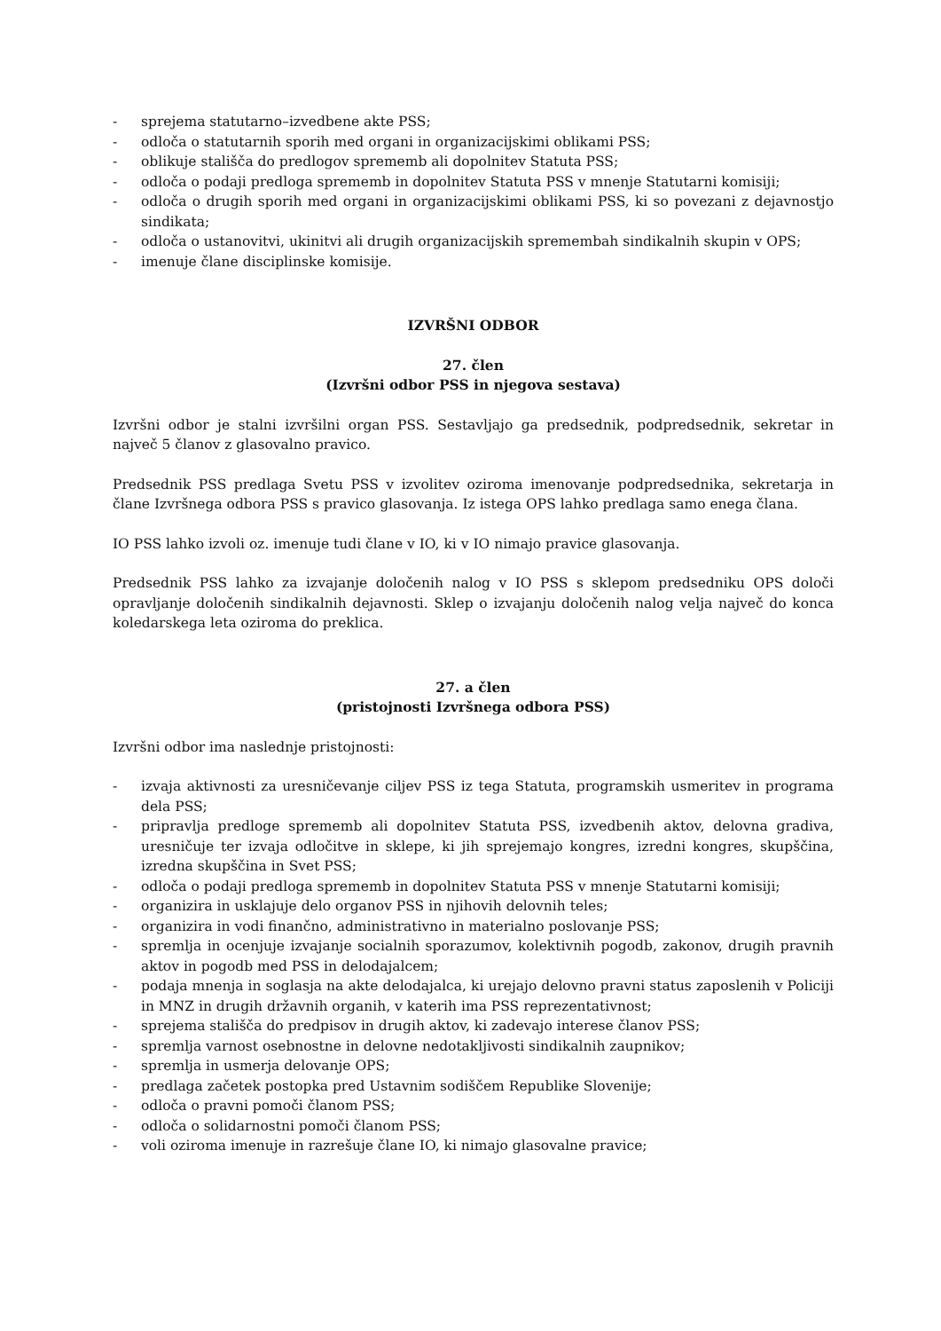- sprejema statutarno–izvedbene akte PSS;
- odloča o statutarnih sporih med organi in organizacijskimi oblikami PSS;
- oblikuje stališča do predlogov sprememb ali dopolnitev Statuta PSS;
- odloča o podaji predloga sprememb in dopolnitev Statuta PSS v mnenje Statutarni komisiji;
- odloča o drugih sporih med organi in organizacijskimi oblikami PSS, ki so povezani z dejavnostjo sindikata;
- odloča o ustanovitvi, ukinitvi ali drugih organizacijskih spremembah sindikalnih skupin v OPS;
- imenuje člane disciplinske komisije.
IZVRŠNI ODBOR
27. člen
(Izvršni odbor PSS in njegova sestava)
Izvršni odbor je stalni izvršilni organ PSS. Sestavljajo ga predsednik, podpredsednik, sekretar in največ 5 članov z glasovalno pravico.
Predsednik PSS predlaga Svetu PSS v izvolitev oziroma imenovanje podpredsednika, sekretarja in člane Izvršnega odbora PSS s pravico glasovanja. Iz istega OPS lahko predlaga samo enega člana.
IO PSS lahko izvoli oz. imenuje tudi člane v IO, ki v IO nimajo pravice glasovanja.
Predsednik PSS lahko za izvajanje določenih nalog v IO PSS s sklepom predsedniku OPS določi opravljanje določenih sindikalnih dejavnosti. Sklep o izvajanju določenih nalog velja največ do konca koledarskega leta oziroma do preklica.
27. a člen
(pristojnosti Izvršnega odbora PSS)
Izvršni odbor ima naslednje pristojnosti:
- izvaja aktivnosti za uresničevanje ciljev PSS iz tega Statuta, programskih usmeritev in programa dela PSS;
- pripravlja predloge sprememb ali dopolnitev Statuta PSS, izvedbenih aktov, delovna gradiva, uresničuje ter izvaja odločitve in sklepe, ki jih sprejemajo kongres, izredni kongres, skupščina, izredna skupščina in Svet PSS;
- odloča o podaji predloga sprememb in dopolnitev Statuta PSS v mnenje Statutarni komisiji;
- organizira in usklajuje delo organov PSS in njihovih delovnih teles;
- organizira in vodi finančno, administrativno in materialno poslovanje PSS;
- spremlja in ocenjuje izvajanje socialnih sporazumov, kolektivnih pogodb, zakonov, drugih pravnih aktov in pogodb med PSS in delodajalcem;
- podaja mnenja in soglasja na akte delodajalca, ki urejajo delovno pravni status zaposlenih v Policiji in MNZ in drugih državnih organih, v katerih ima PSS reprezentativnost;
- sprejema stališča do predpisov in drugih aktov, ki zadevajo interese članov PSS;
- spremlja varnost osebnostne in delovne nedotakljivosti sindikalnih zaupnikov;
- spremlja in usmerja delovanje OPS;
- predlaga začetek postopka pred Ustavnim sodiščem Republike Slovenije;
- odloča o pravni pomoči članom PSS;
- odloča o solidarnostni pomoči članom PSS;
- voli oziroma imenuje in razrešuje člane IO, ki nimajo glasovalne pravice;